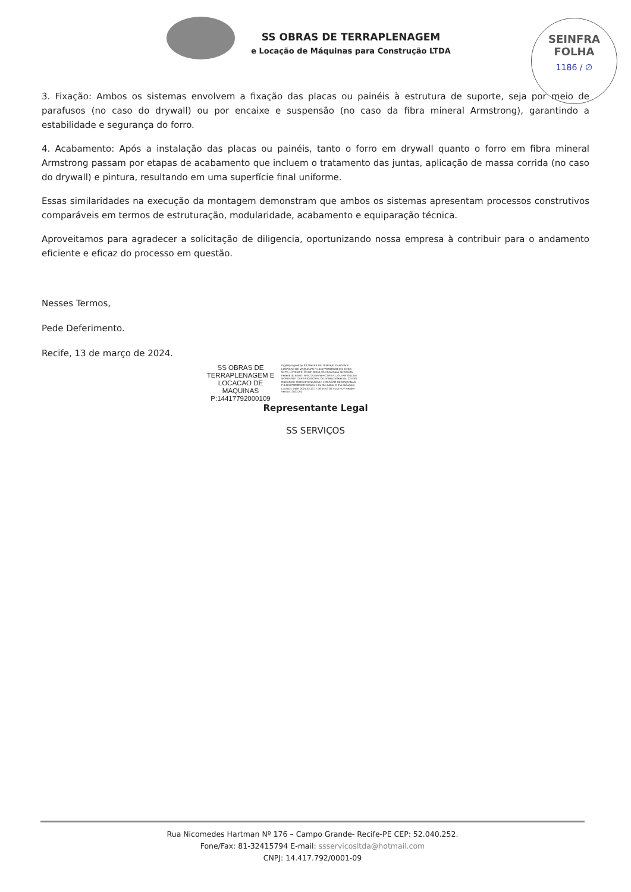SS OBRAS DE TERRAPLENAGEM
e Locação de Máquinas para Construção LTDA
SEINFRA
FOLHA
1186 / ∅
3. Fixação: Ambos os sistemas envolvem a fixação das placas ou painéis à estrutura de suporte, seja por meio de parafusos (no caso do drywall) ou por encaixe e suspensão (no caso da fibra mineral Armstrong), garantindo a estabilidade e segurança do forro.
4. Acabamento: Após a instalação das placas ou painéis, tanto o forro em drywall quanto o forro em fibra mineral Armstrong passam por etapas de acabamento que incluem o tratamento das juntas, aplicação de massa corrida (no caso do drywall) e pintura, resultando em uma superfície final uniforme.
Essas similaridades na execução da montagem demonstram que ambos os sistemas apresentam processos construtivos comparáveis em termos de estruturação, modularidade, acabamento e equiparação técnica.
Aproveitamos para agradecer a solicitação de diligencia, oportunizando nossa empresa à contribuir para o andamento eficiente e eficaz do processo em questão.
Nesses Termos,
Pede Deferimento.
Recife, 13 de março de 2024.
SS OBRAS DE TERRAPLENAGEM E LOCACAO DE MAQUINAS P:14417792000109
Digitally signed by SS OBRAS DE TERRAPLENAGEM E LOCACAO DE MAQUINAS P:14417792000109 DN: C=BR, S=PE, L=RECIFE, O=ICP-Brasil, OU=Secretaria da Receita Federal do Brasil - RFB, OU=RFB e-CNPJ A1, OU=AR ONLINE NORDESTE CERTIFICADORA, OU=Videoconferencia, CN=SS OBRAS DE TERRAPLENAGEM E LOCACAO DE MAQUINAS P:14417792000109 Reason: I am the author of this document Location: Date: 2024.03.13 17:06:04-03'00' Foxit PDF Reader Version: 2023.2.0
Representante Legal
SS SERVIÇOS
Rua Nicomedes Hartman Nº 176 – Campo Grande- Recife-PE CEP: 52.040.252.
Fone/Fax: 81-32415794 E-mail: ssservicosltda@hotmail.com
CNPJ: 14.417.792/0001-09